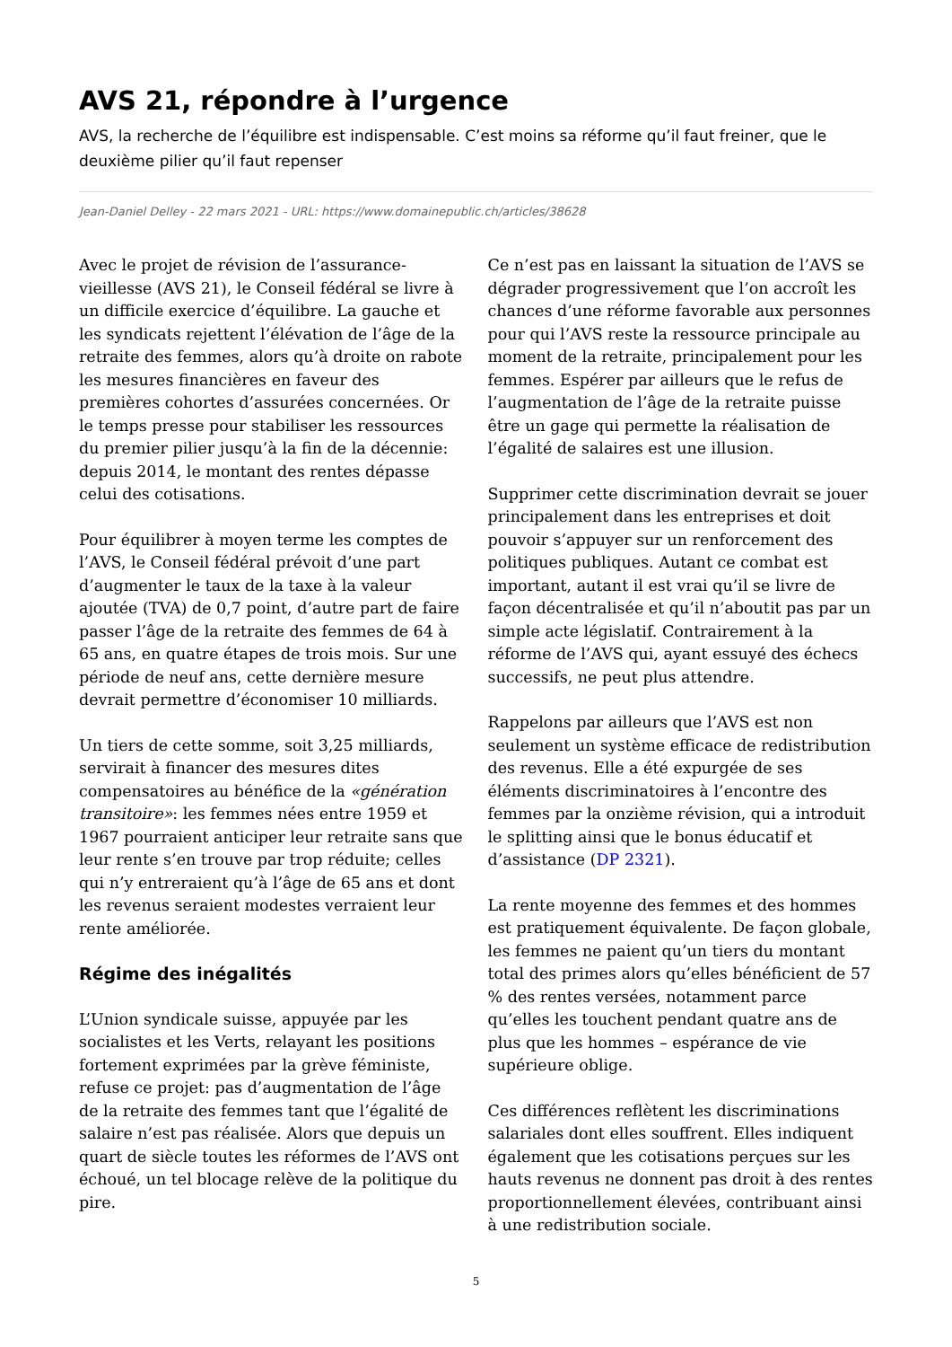AVS 21, répondre à l’urgence
AVS, la recherche de l’équilibre est indispensable. C’est moins sa réforme qu’il faut freiner, que le deuxième pilier qu’il faut repenser
Jean-Daniel Delley - 22 mars 2021 - URL: https://www.domainepublic.ch/articles/38628
Avec le projet de révision de l’assurance-vieillesse (AVS 21), le Conseil fédéral se livre à un difficile exercice d’équilibre. La gauche et les syndicats rejettent l’élévation de l’âge de la retraite des femmes, alors qu’à droite on rabote les mesures financières en faveur des premières cohortes d’assurées concernées. Or le temps presse pour stabiliser les ressources du premier pilier jusqu’à la fin de la décennie: depuis 2014, le montant des rentes dépasse celui des cotisations.
Pour équilibrer à moyen terme les comptes de l’AVS, le Conseil fédéral prévoit d’une part d’augmenter le taux de la taxe à la valeur ajoutée (TVA) de 0,7 point, d’autre part de faire passer l’âge de la retraite des femmes de 64 à 65 ans, en quatre étapes de trois mois. Sur une période de neuf ans, cette dernière mesure devrait permettre d’économiser 10 milliards.
Un tiers de cette somme, soit 3,25 milliards, servirait à financer des mesures dites compensatoires au bénéfice de la «génération transitoire»: les femmes nées entre 1959 et 1967 pourraient anticiper leur retraite sans que leur rente s’en trouve par trop réduite; celles qui n’y entreraient qu’à l’âge de 65 ans et dont les revenus seraient modestes verraient leur rente améliorée.
Régime des inégalités
L’Union syndicale suisse, appuyée par les socialistes et les Verts, relayant les positions fortement exprimées par la grève féministe, refuse ce projet: pas d’augmentation de l’âge de la retraite des femmes tant que l’égalité de salaire n’est pas réalisée. Alors que depuis un quart de siècle toutes les réformes de l’AVS ont échoué, un tel blocage relève de la politique du pire.
Ce n’est pas en laissant la situation de l’AVS se dégrader progressivement que l’on accroît les chances d’une réforme favorable aux personnes pour qui l’AVS reste la ressource principale au moment de la retraite, principalement pour les femmes. Espérer par ailleurs que le refus de l’augmentation de l’âge de la retraite puisse être un gage qui permette la réalisation de l’égalité de salaires est une illusion.
Supprimer cette discrimination devrait se jouer principalement dans les entreprises et doit pouvoir s’appuyer sur un renforcement des politiques publiques. Autant ce combat est important, autant il est vrai qu’il se livre de façon décentralisée et qu’il n’aboutit pas par un simple acte législatif. Contrairement à la réforme de l’AVS qui, ayant essuyé des échecs successifs, ne peut plus attendre.
Rappelons par ailleurs que l’AVS est non seulement un système efficace de redistribution des revenus. Elle a été expurgée de ses éléments discriminatoires à l’encontre des femmes par la onzième révision, qui a introduit le splitting ainsi que le bonus éducatif et d’assistance (DP 2321).
La rente moyenne des femmes et des hommes est pratiquement équivalente. De façon globale, les femmes ne paient qu’un tiers du montant total des primes alors qu’elles bénéficient de 57 % des rentes versées, notamment parce qu’elles les touchent pendant quatre ans de plus que les hommes – espérance de vie supérieure oblige.
Ces différences reflètent les discriminations salariales dont elles souffrent. Elles indiquent également que les cotisations perçues sur les hauts revenus ne donnent pas droit à des rentes proportionnellement élevées, contribuant ainsi à une redistribution sociale.
5